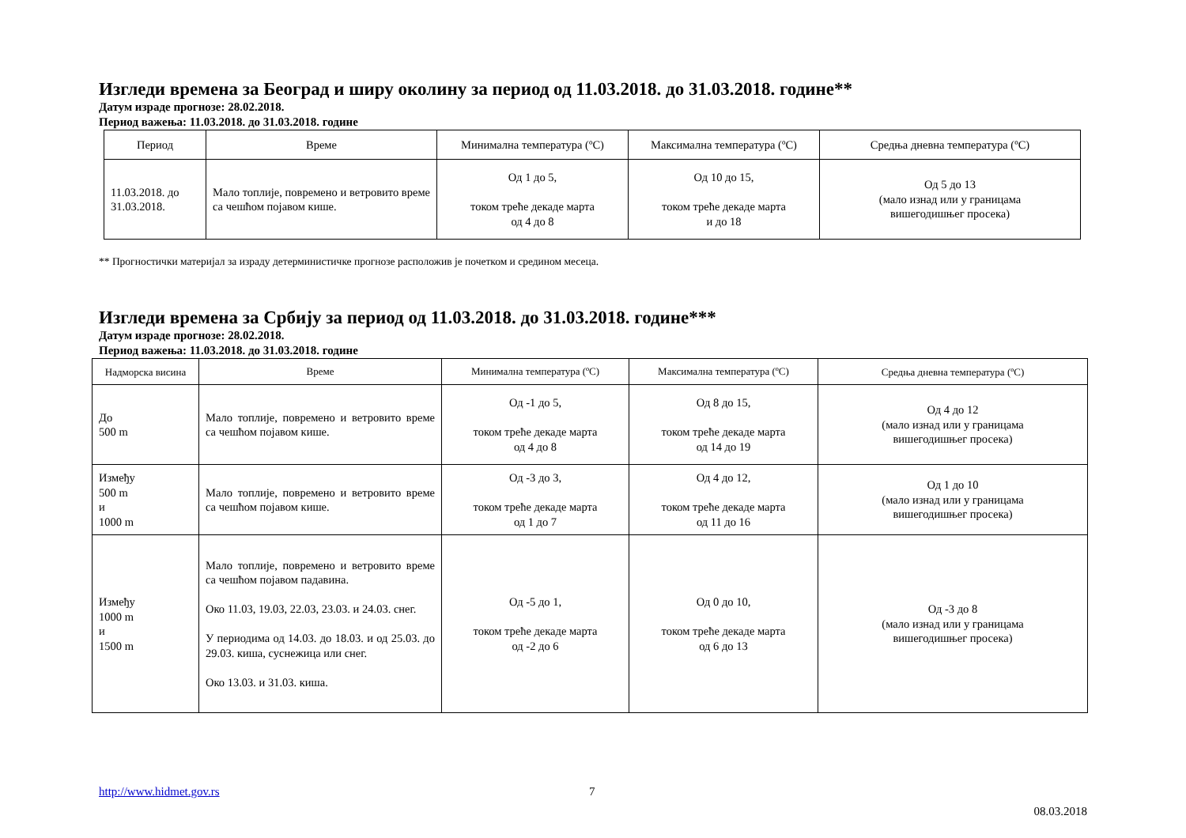Изгледи времена за Београд и ширу околину за период од 11.03.2018. до 31.03.2018. године**
Датум израде прогнозе: 28.02.2018.
Период важења: 11.03.2018. до 31.03.2018. године
| Период | Време | Минимална температура (ºC) | Максимална температура (ºC) | Средња дневна температура (ºC) |
| --- | --- | --- | --- | --- |
| 11.03.2018. до 31.03.2018. | Мало топлије, повремено и ветровито време са чешћом појавом кише. | Од 1 до 5, током треће декаде марта од 4 до 8 | Од 10 до 15, током треће декаде марта и до 18 | Од 5 до 13 (мало изнад или у границама вишегодишњег просека) |
** Прогностички материјал за израду детерминистичке прогнозе расположив је почетком и средином месеца.
Изгледи времена за Србију за период од 11.03.2018. до 31.03.2018. године***
Датум израде прогнозе: 28.02.2018.
Период важења: 11.03.2018. до 31.03.2018. године
| Надморска висина | Време | Минимална температура (ºC) | Максимална температура (ºC) | Средња дневна температура (ºC) |
| --- | --- | --- | --- | --- |
| До 500 m | Мало топлије, повремено и ветровито време са чешћом појавом кише. | Од -1 до 5, током треће декаде марта од 4 до 8 | Од 8 до 15, током треће декаде марта од 14 до 19 | Од 4 до 12 (мало изнад или у границама вишегодишњег просека) |
| Између 500 m и 1000 m | Мало топлије, повремено и ветровито време са чешћом појавом кише. | Од -3 до 3, током треће декаде марта од 1 до 7 | Од 4 до 12, током треће декаде марта од 11 до 16 | Од 1 до 10 (мало изнад или у границама вишегодишњег просека) |
| Између 1000 m и 1500 m | Мало топлије, повремено и ветровито време са чешћом појавом падавина. Око 11.03, 19.03, 22.03, 23.03. и 24.03. снег. У периодима од 14.03. до 18.03. и од 25.03. до 29.03. киша, суснежица или снег. Око 13.03. и 31.03. киша. | Од -5 до 1, током треће декаде марта од -2 до 6 | Од 0 до 10, током треће декаде марта од 6 до 13 | Од -3 до 8 (мало изнад или у границама вишегодишњег просека) |
http://www.hidmet.gov.rs 7
08.03.2018